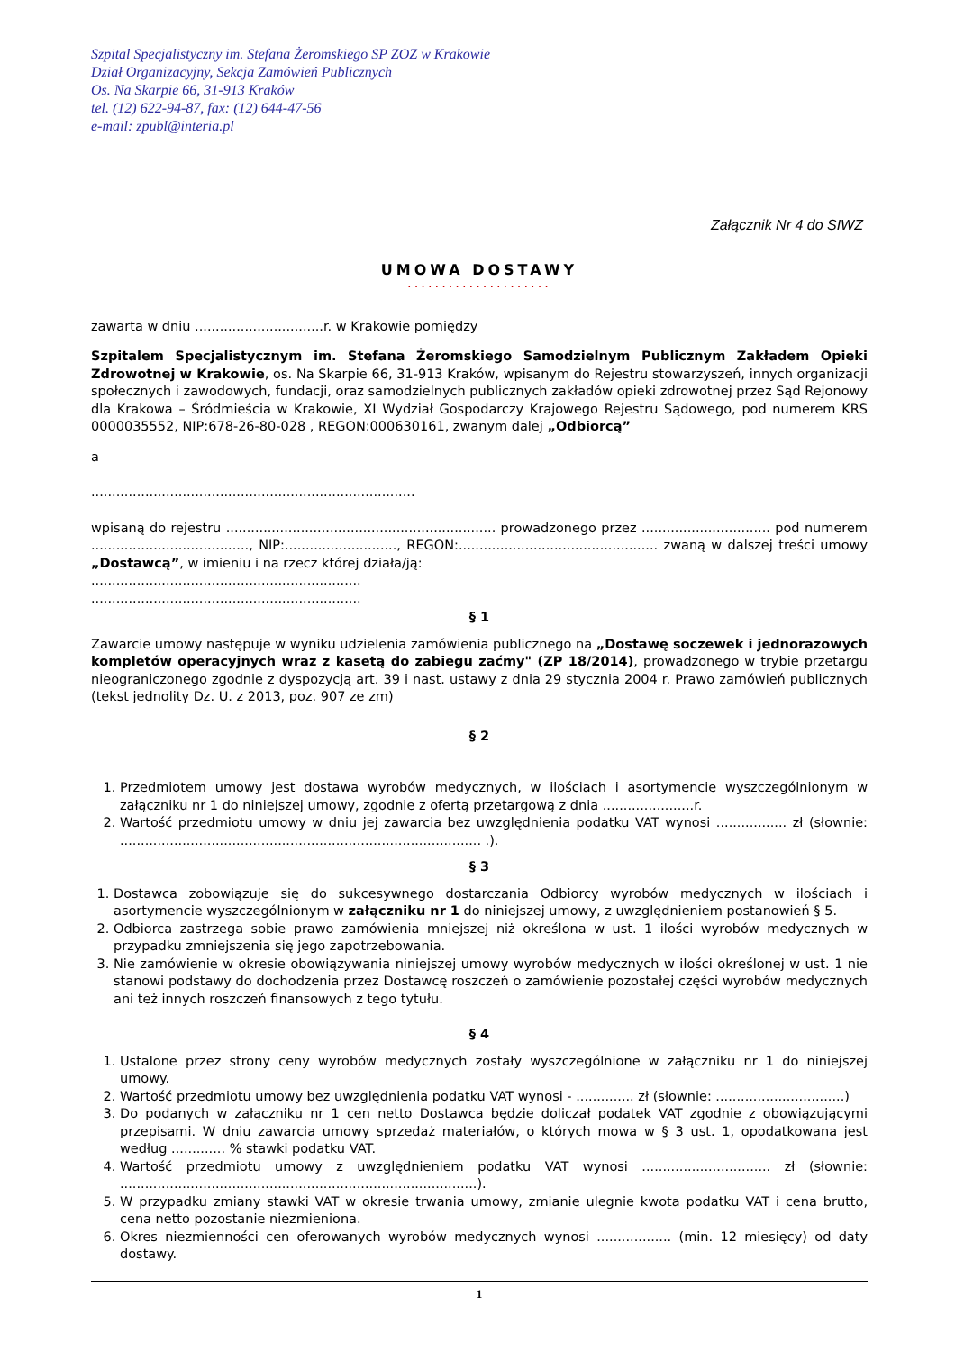Szpital Specjalistyczny im. Stefana Żeromskiego SP ZOZ w Krakowie
Dział Organizacyjny, Sekcja Zamówień Publicznych
Os. Na Skarpie 66, 31-913 Kraków
tel. (12) 622-94-87, fax: (12) 644-47-56
e-mail: zpubl@interia.pl
Załącznik Nr 4 do SIWZ
UMOWA DOSTAWY
.....................
zawarta w dniu ...............................r. w Krakowie pomiędzy
Szpitalem Specjalistycznym im. Stefana Żeromskiego Samodzielnym Publicznym Zakładem Opieki Zdrowotnej w Krakowie, os. Na Skarpie 66, 31-913 Kraków, wpisanym do Rejestru stowarzyszeń, innych organizacji społecznych i zawodowych, fundacji, oraz samodzielnych publicznych zakładów opieki zdrowotnej przez Sąd Rejonowy dla Krakowa – Śródmieścia w Krakowie, XI Wydział Gospodarczy Krajowego Rejestru Sądowego, pod numerem KRS 0000035552, NIP:678-26-80-028 , REGON:000630161, zwanym dalej „Odbiorcą”
a
..............................................................................
wpisaną do rejestru ................................................................. prowadzonego przez ............................... pod numerem ......................................, NIP:..........................., REGON:................................................ zwaną w dalszej treści umowy „Dostawcą”, w imieniu i na rzecz której działa/ją:
.................................................................
.................................................................
§ 1
Zawarcie umowy następuje w wyniku udzielenia zamówienia publicznego na „Dostawę soczewek i jednorazowych kompletów operacyjnych wraz z kasetą do zabiegu zaćmy" (ZP 18/2014), prowadzonego w trybie przetargu nieograniczonego zgodnie z dyspozycją art. 39 i nast. ustawy z dnia 29 stycznia 2004 r. Prawo zamówień publicznych (tekst jednolity Dz. U. z 2013, poz. 907 ze zm)
§ 2
1. Przedmiotem umowy jest dostawa wyrobów medycznych, w ilościach i asortymencie wyszczególnionym w załączniku nr 1 do niniejszej umowy, zgodnie z ofertą przetargową z dnia ......................r.
2. Wartość przedmiotu umowy w dniu jej zawarcia bez uwzględnienia podatku VAT wynosi ................. zł (słownie: ....................................................................................... .).
§ 3
1. Dostawca zobowiązuje się do sukcesywnego dostarczania Odbiorcy wyrobów medycznych w ilościach i asortymencie wyszczególnionym w załączniku nr 1 do niniejszej umowy, z uwzględnieniem postanowień § 5.
2. Odbiorca zastrzega sobie prawo zamówienia mniejszej niż określona w ust. 1 ilości wyrobów medycznych w przypadku zmniejszenia się jego zapotrzebowania.
3. Nie zamówienie w okresie obowiązywania niniejszej umowy wyrobów medycznych w ilości określonej w ust. 1 nie stanowi podstawy do dochodzenia przez Dostawcę roszczeń o zamówienie pozostałej części wyrobów medycznych ani też innych roszczeń finansowych z tego tytułu.
§ 4
1. Ustalone przez strony ceny wyrobów medycznych zostały wyszczególnione w załączniku nr 1 do niniejszej umowy.
2. Wartość przedmiotu umowy bez uwzględnienia podatku VAT wynosi - .............. zł (słownie: ...............................)
3. Do podanych w załączniku nr 1 cen netto Dostawca będzie doliczał podatek VAT zgodnie z obowiązującymi przepisami. W dniu zawarcia umowy sprzedaż materiałów, o których mowa w § 3 ust. 1, opodatkowana jest według ............. % stawki podatku VAT.
4. Wartość przedmiotu umowy z uwzględnieniem podatku VAT wynosi ............................... zł (słownie: ......................................................................................).
5. W przypadku zmiany stawki VAT w okresie trwania umowy, zmianie ulegnie kwota podatku VAT i cena brutto, cena netto pozostanie niezmieniona.
6. Okres niezmienności cen oferowanych wyrobów medycznych wynosi .................. (min. 12 miesięcy) od daty dostawy.
1